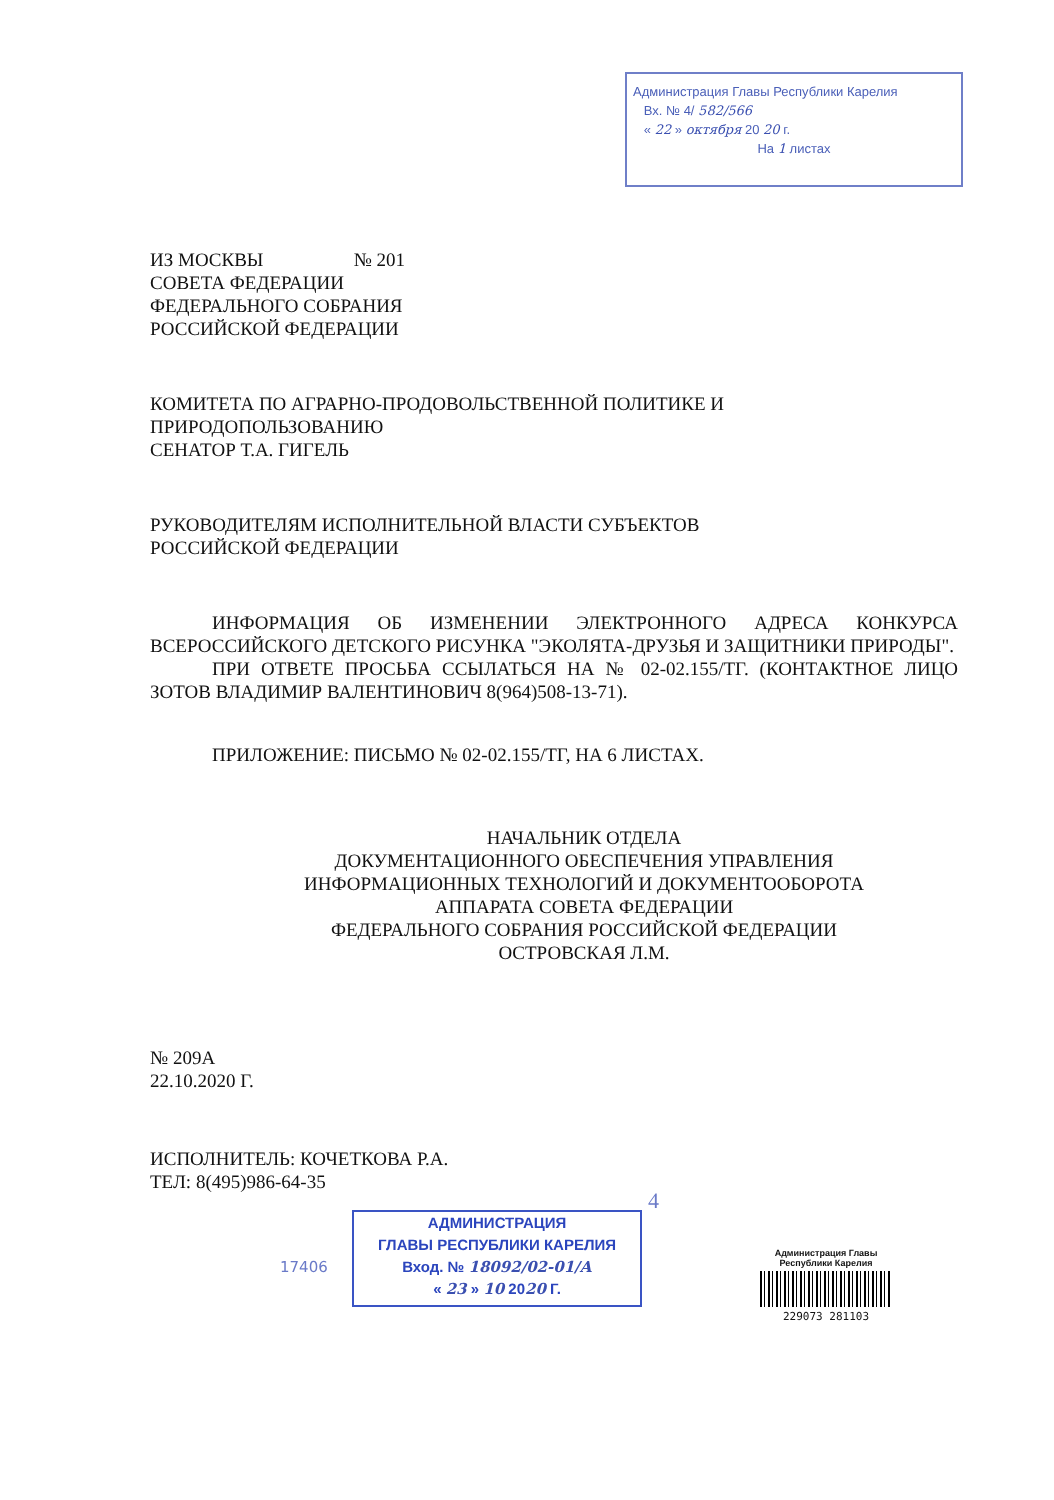Администрация Главы Республики Карелия
Вх. № 4/ 582/566
« 22 » октября 20 20 г.
На 1 листах
ИЗ МОСКВЫ № 201
СОВЕТА ФЕДЕРАЦИИ
ФЕДЕРАЛЬНОГО СОБРАНИЯ
РОССИЙСКОЙ ФЕДЕРАЦИИ
КОМИТЕТА ПО АГРАРНО-ПРОДОВОЛЬСТВЕННОЙ ПОЛИТИКЕ И
ПРИРОДОПОЛЬЗОВАНИЮ
СЕНАТОР Т.А. ГИГЕЛЬ
РУКОВОДИТЕЛЯМ ИСПОЛНИТЕЛЬНОЙ ВЛАСТИ СУБЪЕКТОВ
РОССИЙСКОЙ ФЕДЕРАЦИИ
ИНФОРМАЦИЯ ОБ ИЗМЕНЕНИИ ЭЛЕКТРОННОГО АДРЕСА КОНКУРСА ВСЕРОССИЙСКОГО ДЕТСКОГО РИСУНКА "ЭКОЛЯТА-ДРУЗЬЯ И ЗАЩИТНИКИ ПРИРОДЫ".
ПРИ ОТВЕТЕ ПРОСЬБА ССЫЛАТЬСЯ НА № 02-02.155/ТГ. (КОНТАКТНОЕ ЛИЦО ЗОТОВ ВЛАДИМИР ВАЛЕНТИНОВИЧ 8(964)508-13-71).
ПРИЛОЖЕНИЕ: ПИСЬМО № 02-02.155/ТГ, НА 6 ЛИСТАХ.
НАЧАЛЬНИК ОТДЕЛА
ДОКУМЕНТАЦИОННОГО ОБЕСПЕЧЕНИЯ УПРАВЛЕНИЯ
ИНФОРМАЦИОННЫХ ТЕХНОЛОГИЙ И ДОКУМЕНТООБОРОТА
АППАРАТА СОВЕТА ФЕДЕРАЦИИ
ФЕДЕРАЛЬНОГО СОБРАНИЯ РОССИЙСКОЙ ФЕДЕРАЦИИ
ОСТРОВСКАЯ Л.М.
№ 209А
22.10.2020 Г.
ИСПОЛНИТЕЛЬ: КОЧЕТКОВА Р.А.
ТЕЛ: 8(495)986-64-35
4
17406
АДМИНИСТРАЦИЯ
ГЛАВЫ РЕСПУБЛИКИ КАРЕЛИЯ
Вход. № 18092/02-01/А
« 23 » 10 2020 Г.
Администрация Главы Республики Карелия
229073 281103